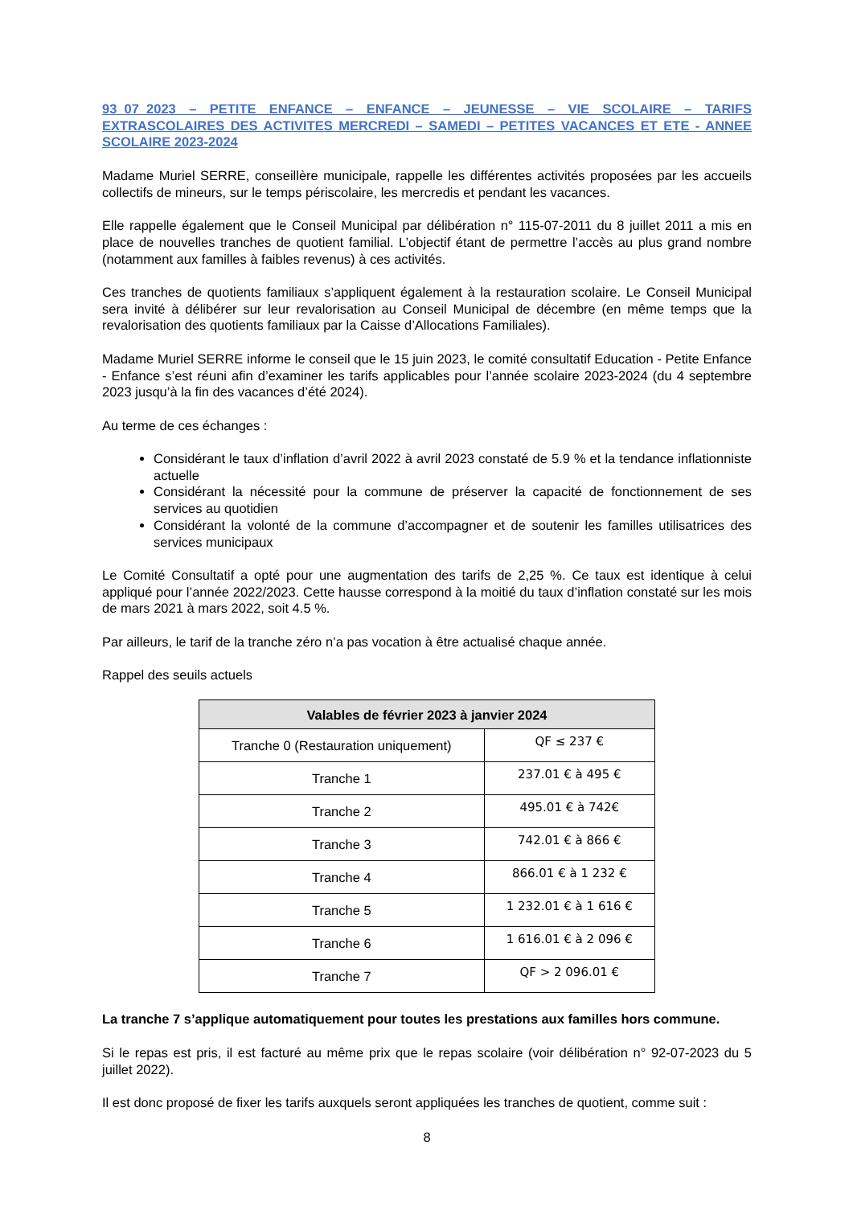93_07_2023 – PETITE ENFANCE – ENFANCE – JEUNESSE – VIE SCOLAIRE – TARIFS EXTRASCOLAIRES DES ACTIVITES MERCREDI – SAMEDI – PETITES VACANCES ET ETE - ANNEE SCOLAIRE 2023-2024
Madame Muriel SERRE, conseillère municipale, rappelle les différentes activités proposées par les accueils collectifs de mineurs, sur le temps périscolaire, les mercredis et pendant les vacances.
Elle rappelle également que le Conseil Municipal par délibération n° 115-07-2011 du 8 juillet 2011 a mis en place de nouvelles tranches de quotient familial. L’objectif étant de permettre l’accès au plus grand nombre (notamment aux familles à faibles revenus) à ces activités.
Ces tranches de quotients familiaux s’appliquent également à la restauration scolaire. Le Conseil Municipal sera invité à délibérer sur leur revalorisation au Conseil Municipal de décembre (en même temps que la revalorisation des quotients familiaux par la Caisse d’Allocations Familiales).
Madame Muriel SERRE informe le conseil que le 15 juin 2023, le comité consultatif Education - Petite Enfance - Enfance s’est réuni afin d’examiner les tarifs applicables pour l’année scolaire 2023-2024 (du 4 septembre 2023 jusqu’à la fin des vacances d’été 2024).
Au terme de ces échanges :
Considérant le taux d’inflation d’avril 2022 à avril 2023 constaté de 5.9 % et la tendance inflationniste actuelle
Considérant la nécessité pour la commune de préserver la capacité de fonctionnement de ses services au quotidien
Considérant la volonté de la commune d’accompagner et de soutenir les familles utilisatrices des services municipaux
Le Comité Consultatif a opté pour une augmentation des tarifs de 2,25 %. Ce taux est identique à celui appliqué pour l’année 2022/2023. Cette hausse correspond à la moitié du taux d’inflation constaté sur les mois de mars 2021 à mars 2022, soit 4.5 %.
Par ailleurs, le tarif de la tranche zéro n’a pas vocation à être actualisé chaque année.
Rappel des seuils actuels
| Valables de février 2023 à janvier 2024 | |
| --- | --- |
| Tranche 0 (Restauration uniquement) | QF ≤ 237 € |
| Tranche 1 | 237.01 € à 495 € |
| Tranche 2 | 495.01 € à 742€ |
| Tranche 3 | 742.01 € à 866 € |
| Tranche 4 | 866.01 € à 1 232 € |
| Tranche 5 | 1 232.01 € à 1 616 € |
| Tranche 6 | 1 616.01 € à 2 096 € |
| Tranche 7 | QF > 2 096.01 € |
La tranche 7 s’applique automatiquement pour toutes les prestations aux familles hors commune.
Si le repas est pris, il est facturé au même prix que le repas scolaire (voir délibération n° 92-07-2023 du 5 juillet 2022).
Il est donc proposé de fixer les tarifs auxquels seront appliquées les tranches de quotient, comme suit :
8